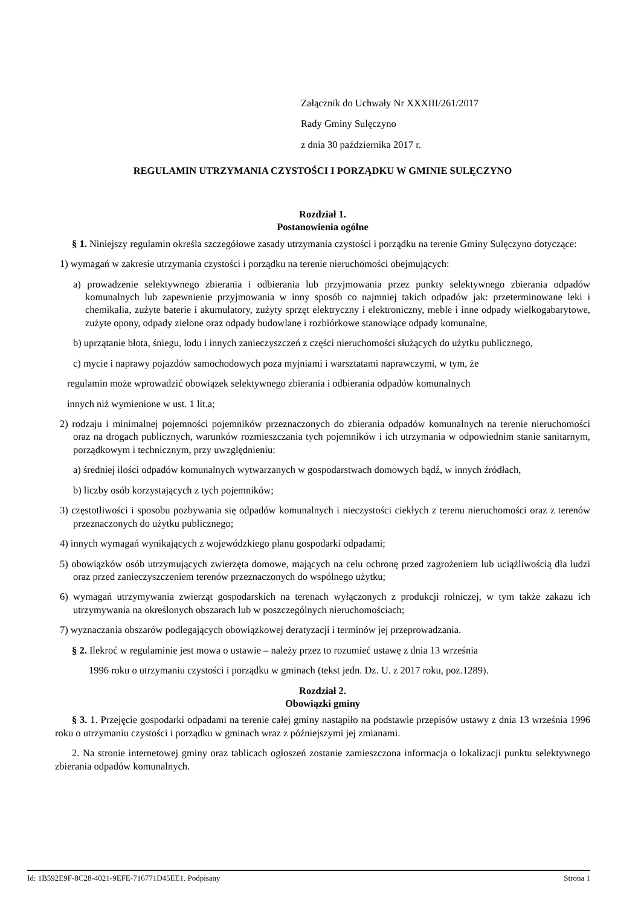Załącznik do Uchwały Nr XXXIII/261/2017
Rady Gminy Sulęczyno
z dnia 30 października 2017 r.
REGULAMIN UTRZYMANIA CZYSTOŚCI I PORZĄDKU W GMINIE SULĘCZYNO
Rozdział 1.
Postanowienia ogólne
§ 1. Niniejszy regulamin określa szczegółowe zasady utrzymania czystości i porządku na terenie Gminy Sulęczyno dotyczące:
1) wymagań w zakresie utrzymania czystości i porządku na terenie nieruchomości obejmujących:
a) prowadzenie selektywnego zbierania i odbierania lub przyjmowania przez punkty selektywnego zbierania odpadów komunalnych lub zapewnienie przyjmowania w inny sposób co najmniej takich odpadów jak: przeterminowane leki i chemikalia, zużyte baterie i akumulatory, zużyty sprzęt elektryczny i elektroniczny, meble i inne odpady wielkogabarytowe, zużyte opony, odpady zielone oraz odpady budowlane i rozbiórkowe stanowiące odpady komunalne,
b) uprzątanie błota, śniegu, lodu i innych zanieczyszczeń z części nieruchomości służących do użytku publicznego,
c) mycie i naprawy pojazdów samochodowych poza myjniami i warsztatami naprawczymi, w tym, że
regulamin może wprowadzić obowiązek selektywnego zbierania i odbierania odpadów komunalnych
innych niż wymienione w ust. 1 lit.a;
2) rodzaju i minimalnej pojemności pojemników przeznaczonych do zbierania odpadów komunalnych na terenie nieruchomości oraz na drogach publicznych, warunków rozmieszczania tych pojemników i ich utrzymania w odpowiednim stanie sanitarnym, porządkowym i technicznym, przy uwzględnieniu:
a) średniej ilości odpadów komunalnych wytwarzanych w gospodarstwach domowych bądź, w innych źródłach,
b) liczby osób korzystających z tych pojemników;
3) częstotliwości i sposobu pozbywania się odpadów komunalnych i nieczystości ciekłych z terenu nieruchomości oraz z terenów przeznaczonych do użytku publicznego;
4) innych wymagań wynikających z wojewódzkiego planu gospodarki odpadami;
5) obowiązków osób utrzymujących zwierzęta domowe, mających na celu ochronę przed zagrożeniem lub uciążliwością dla ludzi oraz przed zanieczyszczeniem terenów przeznaczonych do wspólnego użytku;
6) wymagań utrzymywania zwierząt gospodarskich na terenach wyłączonych z produkcji rolniczej, w tym także zakazu ich utrzymywania na określonych obszarach lub w poszczególnych nieruchomościach;
7) wyznaczania obszarów podlegających obowiązkowej deratyzacji i terminów jej przeprowadzania.
§ 2. Ilekroć w regulaminie jest mowa o ustawie – należy przez to rozumieć ustawę z dnia 13 września
1996 roku o utrzymaniu czystości i porządku w gminach (tekst jedn. Dz. U. z 2017 roku, poz.1289).
Rozdział 2.
Obowiązki gminy
§ 3. 1. Przejęcie gospodarki odpadami na terenie całej gminy nastąpiło na podstawie przepisów ustawy z dnia 13 września 1996 roku o utrzymaniu czystości i porządku w gminach wraz z późniejszymi jej zmianami.
2. Na stronie internetowej gminy oraz tablicach ogłoszeń zostanie zamieszczona informacja o lokalizacji punktu selektywnego zbierania odpadów komunalnych.
Id: 1B592E9F-8C28-4021-9EFE-716771D45EE1. Podpisany Strona 1